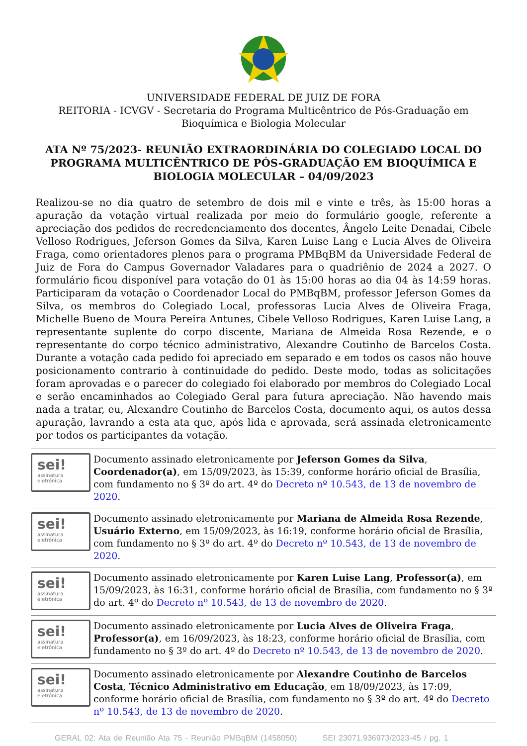UNIVERSIDADE FEDERAL DE JUIZ DE FORA
REITORIA - ICVGV - Secretaria do Programa Multicêntrico de Pós-Graduação em Bioquímica e Biologia Molecular
ATA Nº 75/2023- REUNIÃO EXTRAORDINÁRIA DO COLEGIADO LOCAL DO PROGRAMA MULTICÊNTRICO DE PÓS-GRADUAÇÃO EM BIOQUÍMICA E BIOLOGIA MOLECULAR – 04/09/2023
Realizou-se no dia quatro de setembro de dois mil e vinte e três, às 15:00 horas a apuração da votação virtual realizada por meio do formulário google, referente a apreciação dos pedidos de recredenciamento dos docentes, Ângelo Leite Denadai, Cibele Velloso Rodrigues, Jeferson Gomes da Silva, Karen Luise Lang e Lucia Alves de Oliveira Fraga, como orientadores plenos para o programa PMBqBM da Universidade Federal de Juiz de Fora do Campus Governador Valadares para o quadriênio de 2024 a 2027. O formulário ficou disponível para votação do 01 às 15:00 horas ao dia 04 às 14:59 horas. Participaram da votação o Coordenador Local do PMBqBM, professor Jeferson Gomes da Silva, os membros do Colegiado Local, professoras Lucia Alves de Oliveira Fraga, Michelle Bueno de Moura Pereira Antunes, Cibele Velloso Rodrigues, Karen Luise Lang, a representante suplente do corpo discente, Mariana de Almeida Rosa Rezende, e o representante do corpo técnico administrativo, Alexandre Coutinho de Barcelos Costa. Durante a votação cada pedido foi apreciado em separado e em todos os casos não houve posicionamento contrario à continuidade do pedido. Deste modo, todas as solicitações foram aprovadas e o parecer do colegiado foi elaborado por membros do Colegiado Local e serão encaminhados ao Colegiado Geral para futura apreciação. Não havendo mais nada a tratar, eu, Alexandre Coutinho de Barcelos Costa, documento aqui, os autos dessa apuração, lavrando a esta ata que, após lida e aprovada, será assinada eletronicamente por todos os participantes da votação.
sei!
assinatura
eletrônica
Documento assinado eletronicamente por Jeferson Gomes da Silva, Coordenador(a), em 15/09/2023, às 15:39, conforme horário oficial de Brasília, com fundamento no § 3º do art. 4º do Decreto nº 10.543, de 13 de novembro de 2020.
sei!
assinatura
eletrônica
Documento assinado eletronicamente por Mariana de Almeida Rosa Rezende, Usuário Externo, em 15/09/2023, às 16:19, conforme horário oficial de Brasília, com fundamento no § 3º do art. 4º do Decreto nº 10.543, de 13 de novembro de 2020.
sei!
assinatura
eletrônica
Documento assinado eletronicamente por Karen Luise Lang, Professor(a), em 15/09/2023, às 16:31, conforme horário oficial de Brasília, com fundamento no § 3º do art. 4º do Decreto nº 10.543, de 13 de novembro de 2020.
sei!
assinatura
eletrônica
Documento assinado eletronicamente por Lucia Alves de Oliveira Fraga, Professor(a), em 16/09/2023, às 18:23, conforme horário oficial de Brasília, com fundamento no § 3º do art. 4º do Decreto nº 10.543, de 13 de novembro de 2020.
sei!
assinatura
eletrônica
Documento assinado eletronicamente por Alexandre Coutinho de Barcelos Costa, Técnico Administrativo em Educação, em 18/09/2023, às 17:09, conforme horário oficial de Brasília, com fundamento no § 3º do art. 4º do Decreto nº 10.543, de 13 de novembro de 2020.
GERAL 02: Ata de Reunião Ata 75 - Reunião PMBqBM (1458050) SEI 23071.936973/2023-45 / pg. 1